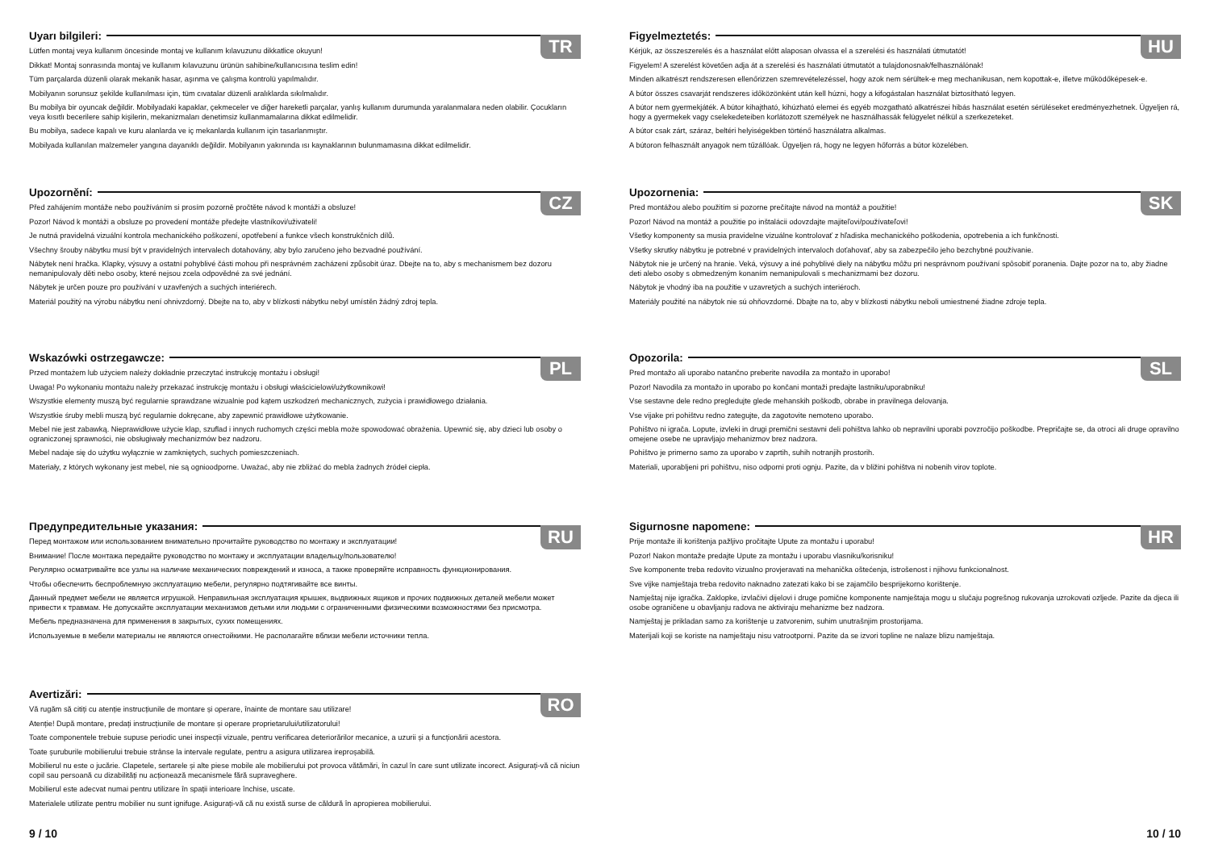Uyarı bilgileri:
TR
Lütfen montaj veya kullanım öncesinde montaj ve kullanım kılavuzunu dikkatlice okuyun!
Dikkat! Montaj sonrasında montaj ve kullanım kılavuzunu ürünün sahibine/kullanıcısına teslim edin!
Tüm parçalarda düzenli olarak mekanik hasar, aşınma ve çalışma kontrolü yapılmalıdır.
Mobilyanın sorunsuz şekilde kullanılması için, tüm cıvatalar düzenli aralıklarda sıkılmalıdır.
Bu mobilya bir oyuncak değildir. Mobilyadaki kapaklar, çekmeceler ve diğer hareketli parçalar, yanlış kullanım durumunda yaralanmalara neden olabilir. Çocukların veya kısıtlı becerilere sahip kişilerin, mekanizmaları denetimsiz kullanmamalarına dikkat edilmelidir.
Bu mobilya, sadece kapalı ve kuru alanlarda ve iç mekanlarda kullanım için tasarlanmıştır.
Mobilyada kullanılan malzemeler yangına dayanıklı değildir. Mobilyanın yakınında ısı kaynaklarının bulunmamasına dikkat edilmelidir.
Upozornění:
CZ
Před zahájením montáže nebo používáním si prosím pozorně pročtěte návod k montáži a obsluze!
Pozor! Návod k montáži a obsluze po provedení montáže předejte vlastníkovi/uživateli!
Je nutná pravidelná vizuální kontrola mechanického poškození, opotřebení a funkce všech konstrukčních dílů.
Všechny šrouby nábytku musí být v pravidelných intervalech dotahovány, aby bylo zaručeno jeho bezvadné používání.
Nábytek není hračka. Klapky, výsuvy a ostatní pohyblivé části mohou při nesprávném zacházení způsobit úraz. Dbejte na to, aby s mechanismem bez dozoru nemanipulovaly děti nebo osoby, které nejsou zcela odpovědné za své jednání.
Nábytek je určen pouze pro používání v uzavřených a suchých interiérech.
Materiál použitý na výrobu nábytku není ohnivzdorný. Dbejte na to, aby v blízkosti nábytku nebyl umístěn žádný zdroj tepla.
Wskazówki ostrzegawcze:
PL
Przed montażem lub użyciem należy dokładnie przeczytać instrukcję montażu i obsługi!
Uwaga! Po wykonaniu montażu należy przekazać instrukcję montażu i obsługi właścicielowi/użytkownikowi!
Wszystkie elementy muszą być regularnie sprawdzane wizualnie pod kątem uszkodzeń mechanicznych, zużycia i prawidłowego działania.
Wszystkie śruby mebli muszą być regularnie dokręcane, aby zapewnić prawidłowe użytkowanie.
Mebel nie jest zabawką. Nieprawidłowe użycie klap, szuflad i innych ruchomych części mebla może spowodować obrażenia. Upewnić się, aby dzieci lub osoby o ograniczonej sprawności, nie obsługiwały mechanizmów bez nadzoru.
Mebel nadaje się do użytku wyłącznie w zamkniętych, suchych pomieszczeniach.
Materiały, z których wykonany jest mebel, nie są ognioodporne. Uważać, aby nie zbliżać do mebla żadnych źródeł ciepła.
Предупредительные указания:
RU
Перед монтажом или использованием внимательно прочитайте руководство по монтажу и эксплуатации!
Внимание! После монтажа передайте руководство по монтажу и эксплуатации владельцу/пользователю!
Регулярно осматривайте все узлы на наличие механических повреждений и износа, а также проверяйте исправность функционирования.
Чтобы обеспечить беспроблемную эксплуатацию мебели, регулярно подтягивайте все винты.
Данный предмет мебели не является игрушкой. Неправильная эксплуатация крышек, выдвижных ящиков и прочих подвижных деталей мебели может привести к травмам. Не допускайте эксплуатации механизмов детьми или людьми с ограниченными физическими возможностями без присмотра.
Мебель предназначена для применения в закрытых, сухих помещениях.
Используемые в мебели материалы не являются огнестойкими. Не располагайте вблизи мебели источники тепла.
Avertizări:
RO
Vă rugăm să citiți cu atenție instrucțiunile de montare și operare, înainte de montare sau utilizare!
Atenție! După montare, predați instrucțiunile de montare și operare proprietarului/utilizatorului!
Toate componentele trebuie supuse periodic unei inspecții vizuale, pentru verificarea deteriorărilor mecanice, a uzurii și a funcționării acestora.
Toate șuruburile mobilierului trebuie strânse la intervale regulate, pentru a asigura utilizarea ireproșabilă.
Mobilierul nu este o jucărie. Clapetele, sertarele și alte piese mobile ale mobilierului pot provoca vătămări, în cazul în care sunt utilizate incorect. Asigurați-vă că niciun copil sau persoană cu dizabilități nu acționează mecanismele fără supraveghere.
Mobilierul este adecvat numai pentru utilizare în spații interioare închise, uscate.
Materialele utilizate pentru mobilier nu sunt ignifuge. Asigurați-vă că nu există surse de căldură în apropierea mobilierului.
9 / 10
Figyelmeztetés:
HU
Kérjük, az összeszerelés és a használat előtt alaposan olvassa el a szerelési és használati útmutatót!
Figyelem! A szerelést követően adja át a szerelési és használati útmutatót a tulajdonosnak/felhasználónak!
Minden alkatrészt rendszeresen ellenőrizzen szemrevételezéssel, hogy azok nem sérültek-e meg mechanikusan, nem kopottak-e, illetve működőképesek-e.
A bútor összes csavarját rendszeres időközönként után kell húzni, hogy a kifogástalan használat biztosítható legyen.
A bútor nem gyermekjáték. A bútor kihajtható, kihúzható elemei és egyéb mozgatható alkatrészei hibás használat esetén sérüléseket eredményezhetnek. Ügyeljen rá, hogy a gyermekek vagy cselekedeteiben korlátozott személyek ne használhassák felügyelet nélkül a szerkezeteket.
A bútor csak zárt, száraz, beltéri helyiségekben történő használatra alkalmas.
A bútoron felhasznált anyagok nem tűzállóak. Ügyeljen rá, hogy ne legyen hőforrás a bútor közelében.
Upozornenia:
SK
Pred montážou alebo použitím si pozorne prečítajte návod na montáž a použitie!
Pozor! Návod na montáž a použitie po inštalácii odovzdajte majiteľovi/používateľovi!
Všetky komponenty sa musia pravidelne vizuálne kontrolovať z hľadiska mechanického poškodenia, opotrebenia a ich funkčnosti.
Všetky skrutky nábytku je potrebné v pravidelných intervaloch doťahovať, aby sa zabezpečilo jeho bezchybné používanie.
Nábytok nie je určený na hranie. Veká, výsuvy a iné pohyblivé diely na nábytku môžu pri nesprávnom používaní spôsobiť poranenia. Dajte pozor na to, aby žiadne deti alebo osoby s obmedzeným konaním nemanipulovali s mechanizmami bez dozoru.
Nábytok je vhodný iba na použitie v uzavretých a suchých interiéroch.
Materiály použité na nábytok nie sú ohňovzdorné. Dbajte na to, aby v blízkosti nábytku neboli umiestnené žiadne zdroje tepla.
Opozorila:
SL
Pred montažo ali uporabo natančno preberite navodila za montažo in uporabo!
Pozor! Navodila za montažo in uporabo po končani montaži predajte lastniku/uporabniku!
Vse sestavne dele redno pregledujte glede mehanskih poškodb, obrabe in pravilnega delovanja.
Vse vijake pri pohištvu redno zategujte, da zagotovite nemoteno uporabo.
Pohištvo ni igrača. Lopute, izvleki in drugi premični sestavni deli pohištva lahko ob nepravilni uporabi povzročijo poškodbe. Prepričajte se, da otroci ali druge opravilno omejene osebe ne upravljajo mehanizmov brez nadzora.
Pohištvo je primerno samo za uporabo v zaprtih, suhih notranjih prostorih.
Materiali, uporabljeni pri pohištvu, niso odporni proti ognju. Pazite, da v bližini pohištva ni nobenih virov toplote.
Sigurnosne napomene:
HR
Prije montaže ili korištenja pažljivo pročitajte Upute za montažu i uporabu!
Pozor! Nakon montaže predajte Upute za montažu i uporabu vlasniku/korisniku!
Sve komponente treba redovito vizualno provjeravati na mehanička oštećenja, istrošenost i njihovu funkcionalnost.
Sve vijke namještaja treba redovito naknadno zatezati kako bi se zajamčilo besprijekorno korištenje.
Namještaj nije igračka. Zaklopke, izvlačivi dijelovi i druge pomične komponente namještaja mogu u slučaju pogrešnog rukovanja uzrokovati ozljede. Pazite da djeca ili osobe ograničene u obavljanju radova ne aktiviraju mehanizme bez nadzora.
Namještaj je prikladan samo za korištenje u zatvorenim, suhim unutrašnjim prostorijama.
Materijali koji se koriste na namještaju nisu vatrootporni. Pazite da se izvori topline ne nalaze blizu namještaja.
10 / 10